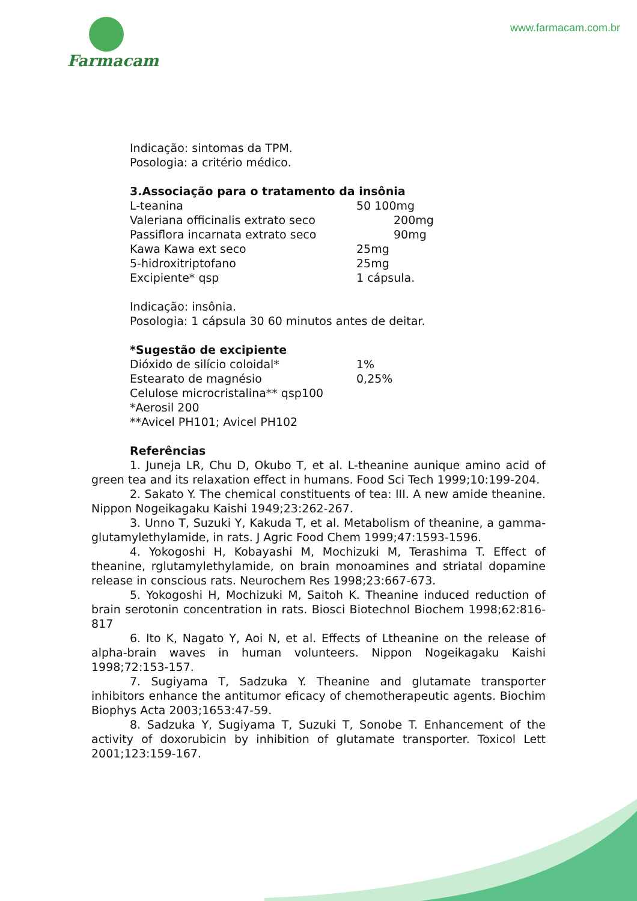Farmacam www.farmacam.com.br
Indicação: sintomas da TPM.
Posologia: a critério médico.
3.Associação para o tratamento da insônia
| L-teanina | 50 100mg |
| Valeriana officinalis extrato seco | 200mg |
| Passiflora incarnata extrato seco | 90mg |
| Kawa Kawa ext seco | 25mg |
| 5-hidroxitriptofano | 25mg |
| Excipiente* qsp | 1 cápsula. |
Indicação: insônia.
Posologia: 1 cápsula 30 60 minutos antes de deitar.
*Sugestão de excipiente
| Dióxido de silício coloidal* | 1% |
| Estearato de magnésio | 0,25% |
Celulose microcristalina** qsp100
*Aerosil 200
**Avicel PH101; Avicel PH102
Referências
1. Juneja LR, Chu D, Okubo T, et al. L-theanine aunique amino acid of green tea and its relaxation effect in humans. Food Sci Tech 1999;10:199-204.
2. Sakato Y. The chemical constituents of tea: III. A new amide theanine. Nippon Nogeikagaku Kaishi 1949;23:262-267.
3. Unno T, Suzuki Y, Kakuda T, et al. Metabolism of theanine, a gamma-glutamylethylamide, in rats. J Agric Food Chem 1999;47:1593-1596.
4. Yokogoshi H, Kobayashi M, Mochizuki M, Terashima T. Effect of theanine, rglutamylethylamide, on brain monoamines and striatal dopamine release in conscious rats. Neurochem Res 1998;23:667-673.
5. Yokogoshi H, Mochizuki M, Saitoh K. Theanine induced reduction of brain serotonin concentration in rats. Biosci Biotechnol Biochem 1998;62:816-817
6. Ito K, Nagato Y, Aoi N, et al. Effects of Ltheanine on the release of alpha-brain waves in human volunteers. Nippon Nogeikagaku Kaishi 1998;72:153-157.
7. Sugiyama T, Sadzuka Y. Theanine and glutamate transporter inhibitors enhance the antitumor eficacy of chemotherapeutic agents. Biochim Biophys Acta 2003;1653:47-59.
8. Sadzuka Y, Sugiyama T, Suzuki T, Sonobe T. Enhancement of the activity of doxorubicin by inhibition of glutamate transporter. Toxicol Lett 2001;123:159-167.